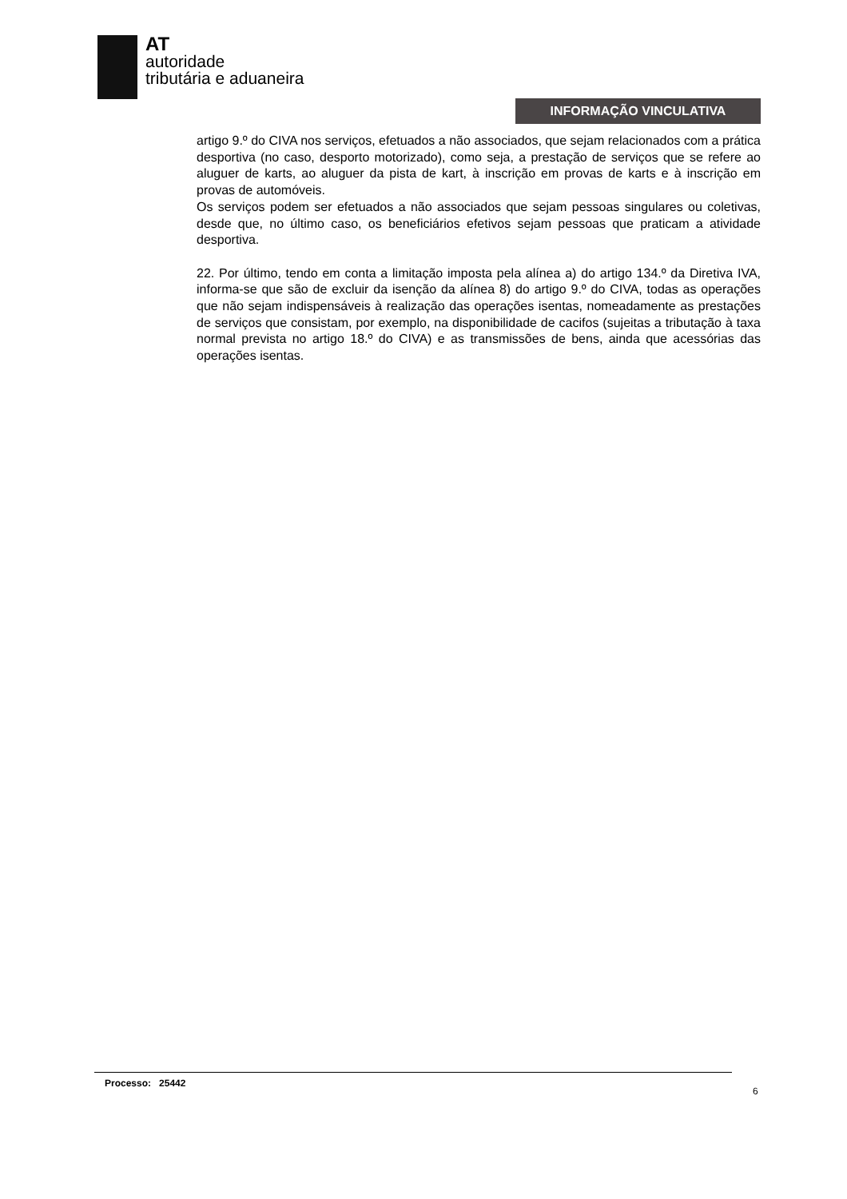AT
autoridade
tributária e aduaneira
INFORMAÇÃO VINCULATIVA
artigo 9.º do CIVA nos serviços, efetuados a não associados, que sejam relacionados com a prática desportiva (no caso, desporto motorizado), como seja, a prestação de serviços que se refere ao aluguer de karts, ao aluguer da pista de kart, à inscrição em provas de karts e à inscrição em provas de automóveis.
Os serviços podem ser efetuados a não associados que sejam pessoas singulares ou coletivas, desde que, no último caso, os beneficiários efetivos sejam pessoas que praticam a atividade desportiva.
22. Por último, tendo em conta a limitação imposta pela alínea a) do artigo 134.º da Diretiva IVA, informa-se que são de excluir da isenção da alínea 8) do artigo 9.º do CIVA, todas as operações que não sejam indispensáveis à realização das operações isentas, nomeadamente as prestações de serviços que consistam, por exemplo, na disponibilidade de cacifos (sujeitas a tributação à taxa normal prevista no artigo 18.º do CIVA) e as transmissões de bens, ainda que acessórias das operações isentas.
Processo: 25442
6